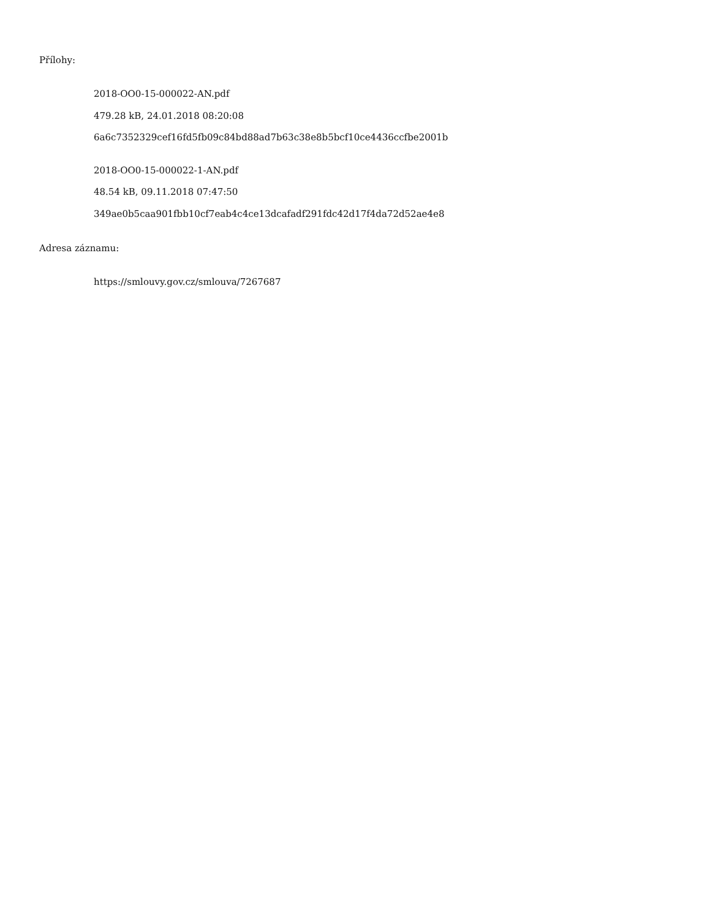Přílohy:
2018-OO0-15-000022-AN.pdf
479.28 kB, 24.01.2018 08:20:08
6a6c7352329cef16fd5fb09c84bd88ad7b63c38e8b5bcf10ce4436ccfbe2001b
2018-OO0-15-000022-1-AN.pdf
48.54 kB, 09.11.2018 07:47:50
349ae0b5caa901fbb10cf7eab4c4ce13dcafadf291fdc42d17f4da72d52ae4e8
Adresa záznamu:
https://smlouvy.gov.cz/smlouva/7267687